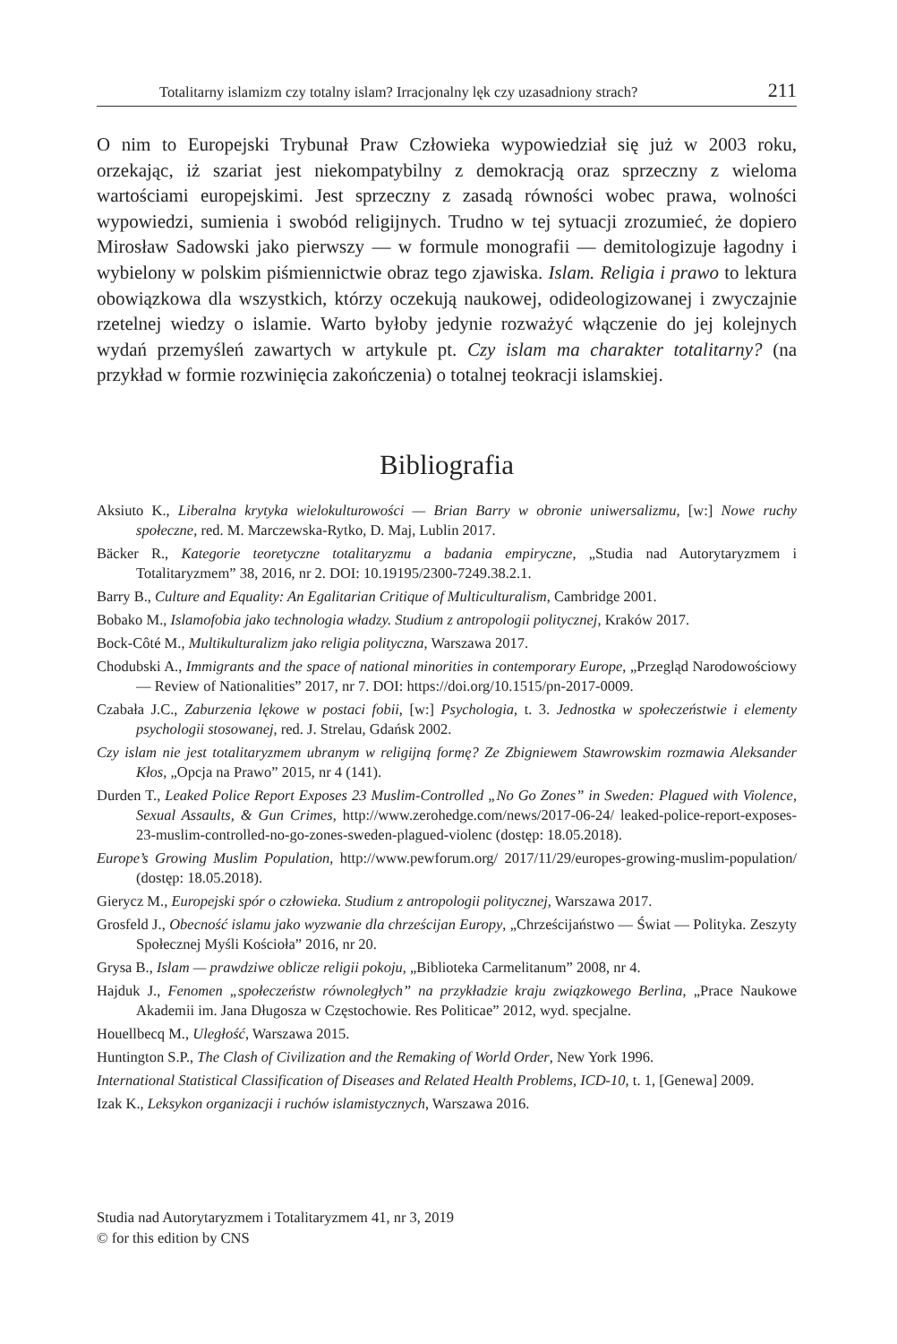Totalitarny islamizm czy totalny islam? Irracjonalny lęk czy uzasadniony strach? 211
O nim to Europejski Trybunał Praw Człowieka wypowiedział się już w 2003 roku, orzekając, iż szariat jest niekompatybilny z demokracją oraz sprzeczny z wieloma wartościami europejskimi. Jest sprzeczny z zasadą równości wobec prawa, wolności wypowiedzi, sumienia i swobód religijnych. Trudno w tej sytuacji zrozumieć, że dopiero Mirosław Sadowski jako pierwszy — w formule monografii — demitologizuje łagodny i wybielony w polskim piśmiennictwie obraz tego zjawiska. Islam. Religia i prawo to lektura obowiązkowa dla wszystkich, którzy oczekują naukowej, odideologizowanej i zwyczajnie rzetelnej wiedzy o islamie. Warto byłoby jedynie rozważyć włączenie do jej kolejnych wydań przemyśleń zawartych w artykule pt. Czy islam ma charakter totalitarny? (na przykład w formie rozwinięcia zakończenia) o totalnej teokracji islamskiej.
Bibliografia
Aksiuto K., Liberalna krytyka wielokulturowości — Brian Barry w obronie uniwersalizmu, [w:] Nowe ruchy społeczne, red. M. Marczewska-Rytko, D. Maj, Lublin 2017.
Bäcker R., Kategorie teoretyczne totalitaryzmu a badania empiryczne, „Studia nad Autorytaryzmem i Totalitaryzmem” 38, 2016, nr 2. DOI: 10.19195/2300-7249.38.2.1.
Barry B., Culture and Equality: An Egalitarian Critique of Multiculturalism, Cambridge 2001.
Bobako M., Islamofobia jako technologia władzy. Studium z antropologii politycznej, Kraków 2017.
Bock-Côté M., Multikulturalizm jako religia polityczna, Warszawa 2017.
Chodubski A., Immigrants and the space of national minorities in contemporary Europe, „Przegląd Narodowościowy — Review of Nationalities” 2017, nr 7. DOI: https://doi.org/10.1515/pn-2017-0009.
Czabała J.C., Zaburzenia lękowe w postaci fobii, [w:] Psychologia, t. 3. Jednostka w społeczeństwie i elementy psychologii stosowanej, red. J. Strelau, Gdańsk 2002.
Czy islam nie jest totalitaryzmem ubranym w religijną formę? Ze Zbigniewem Stawrowskim rozmawia Aleksander Kłos, „Opcja na Prawo” 2015, nr 4 (141).
Durden T., Leaked Police Report Exposes 23 Muslim-Controlled „No Go Zones” in Sweden: Plagued with Violence, Sexual Assaults, & Gun Crimes, http://www.zerohedge.com/news/2017-06-24/ leaked-police-report-exposes-23-muslim-controlled-no-go-zones-sweden-plagued-violenc (dostęp: 18.05.2018).
Europe’s Growing Muslim Population, http://www.pewforum.org/ 2017/11/29/europes-growing-muslim-population/ (dostęp: 18.05.2018).
Gierycz M., Europejski spór o człowieka. Studium z antropologii politycznej, Warszawa 2017.
Grosfeld J., Obecność islamu jako wyzwanie dla chrześcijan Europy, „Chrześcijaństwo — Świat — Polityka. Zeszyty Społecznej Myśli Kościoła” 2016, nr 20.
Grysa B., Islam — prawdziwe oblicze religii pokoju, „Biblioteka Carmelitanum” 2008, nr 4.
Hajduk J., Fenomen „społeczeństw równoległych” na przykładzie kraju związkowego Berlina, „Prace Naukowe Akademii im. Jana Długosza w Częstochowie. Res Politicae” 2012, wyd. specjalne.
Houellbecq M., Uległość, Warszawa 2015.
Huntington S.P., The Clash of Civilization and the Remaking of World Order, New York 1996.
International Statistical Classification of Diseases and Related Health Problems, ICD-10, t. 1, [Genewa] 2009.
Izak K., Leksykon organizacji i ruchów islamistycznych, Warszawa 2016.
Studia nad Autorytaryzmem i Totalitaryzmem 41, nr 3, 2019
© for this edition by CNS